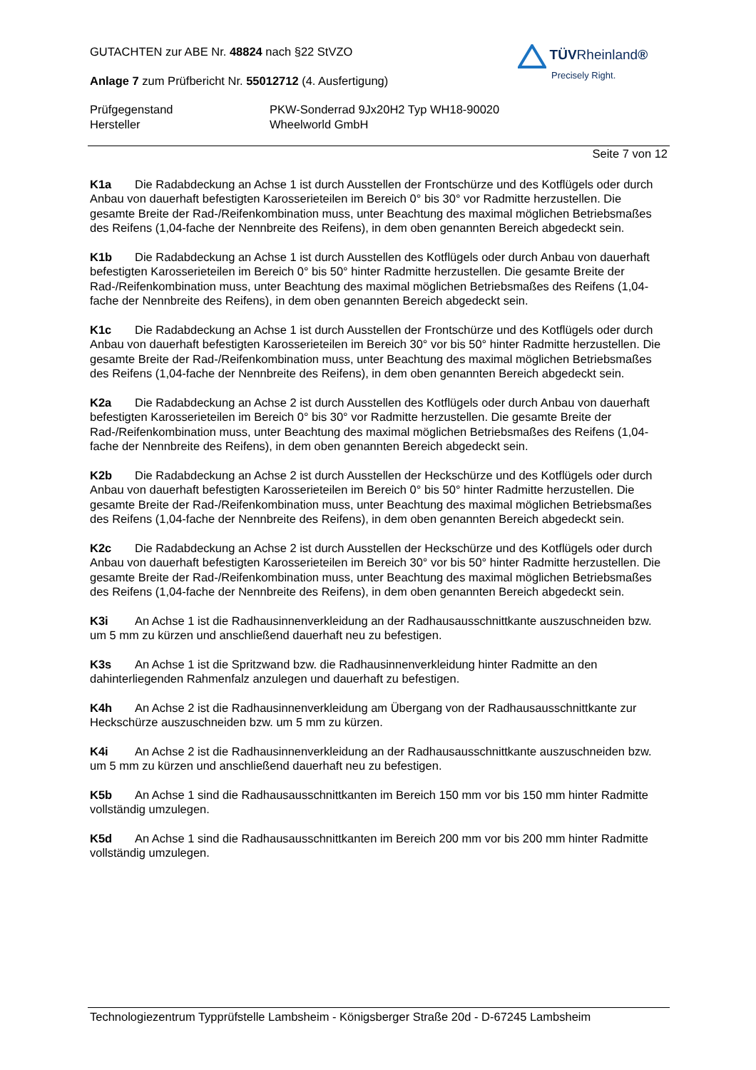TÜVRheinland®
Precisely Right.
GUTACHTEN zur ABE Nr. 48824 nach §22 StVZO
Anlage 7 zum Prüfbericht Nr. 55012712 (4. Ausfertigung)
Prüfgegenstand
Hersteller
PKW-Sonderrad 9Jx20H2 Typ WH18-90020
Wheelworld GmbH
Seite 7 von 12
K1a Die Radabdeckung an Achse 1 ist durch Ausstellen der Frontschürze und des Kotflügels oder durch Anbau von dauerhaft befestigten Karosserieteilen im Bereich 0° bis 30° vor Radmitte herzustellen. Die gesamte Breite der Rad-/Reifenkombination muss, unter Beachtung des maximal möglichen Betriebsmaßes des Reifens (1,04-fache der Nennbreite des Reifens), in dem oben genannten Bereich abgedeckt sein.
K1b Die Radabdeckung an Achse 1 ist durch Ausstellen des Kotflügels oder durch Anbau von dauerhaft befestigten Karosserieteilen im Bereich 0° bis 50° hinter Radmitte herzustellen. Die gesamte Breite der Rad-/Reifenkombination muss, unter Beachtung des maximal möglichen Betriebsmaßes des Reifens (1,04-fache der Nennbreite des Reifens), in dem oben genannten Bereich abgedeckt sein.
K1c Die Radabdeckung an Achse 1 ist durch Ausstellen der Frontschürze und des Kotflügels oder durch Anbau von dauerhaft befestigten Karosserieteilen im Bereich 30° vor bis 50° hinter Radmitte herzustellen. Die gesamte Breite der Rad-/Reifenkombination muss, unter Beachtung des maximal möglichen Betriebsmaßes des Reifens (1,04-fache der Nennbreite des Reifens), in dem oben genannten Bereich abgedeckt sein.
K2a Die Radabdeckung an Achse 2 ist durch Ausstellen des Kotflügels oder durch Anbau von dauerhaft befestigten Karosserieteilen im Bereich 0° bis 30° vor Radmitte herzustellen. Die gesamte Breite der Rad-/Reifenkombination muss, unter Beachtung des maximal möglichen Betriebsmaßes des Reifens (1,04-fache der Nennbreite des Reifens), in dem oben genannten Bereich abgedeckt sein.
K2b Die Radabdeckung an Achse 2 ist durch Ausstellen der Heckschürze und des Kotflügels oder durch Anbau von dauerhaft befestigten Karosserieteilen im Bereich 0° bis 50° hinter Radmitte herzustellen. Die gesamte Breite der Rad-/Reifenkombination muss, unter Beachtung des maximal möglichen Betriebsmaßes des Reifens (1,04-fache der Nennbreite des Reifens), in dem oben genannten Bereich abgedeckt sein.
K2c Die Radabdeckung an Achse 2 ist durch Ausstellen der Heckschürze und des Kotflügels oder durch Anbau von dauerhaft befestigten Karosserieteilen im Bereich 30° vor bis 50° hinter Radmitte herzustellen. Die gesamte Breite der Rad-/Reifenkombination muss, unter Beachtung des maximal möglichen Betriebsmaßes des Reifens (1,04-fache der Nennbreite des Reifens), in dem oben genannten Bereich abgedeckt sein.
K3i An Achse 1 ist die Radhausinnenverkleidung an der Radhausausschnittkante auszuschneiden bzw. um 5 mm zu kürzen und anschließend dauerhaft neu zu befestigen.
K3s An Achse 1 ist die Spritzwand bzw. die Radhausinnenverkleidung hinter Radmitte an den dahinterliegenden Rahmenfalz anzulegen und dauerhaft zu befestigen.
K4h An Achse 2 ist die Radhausinnenverkleidung am Übergang von der Radhausausschnittkante zur Heckschürze auszuschneiden bzw. um 5 mm zu kürzen.
K4i An Achse 2 ist die Radhausinnenverkleidung an der Radhausausschnittkante auszuschneiden bzw. um 5 mm zu kürzen und anschließend dauerhaft neu zu befestigen.
K5b An Achse 1 sind die Radhausausschnittkanten im Bereich 150 mm vor bis 150 mm hinter Radmitte vollständig umzulegen.
K5d An Achse 1 sind die Radhausausschnittkanten im Bereich 200 mm vor bis 200 mm hinter Radmitte vollständig umzulegen.
Technologiezentrum Typprüfstelle Lambsheim - Königsberger Straße 20d - D-67245 Lambsheim